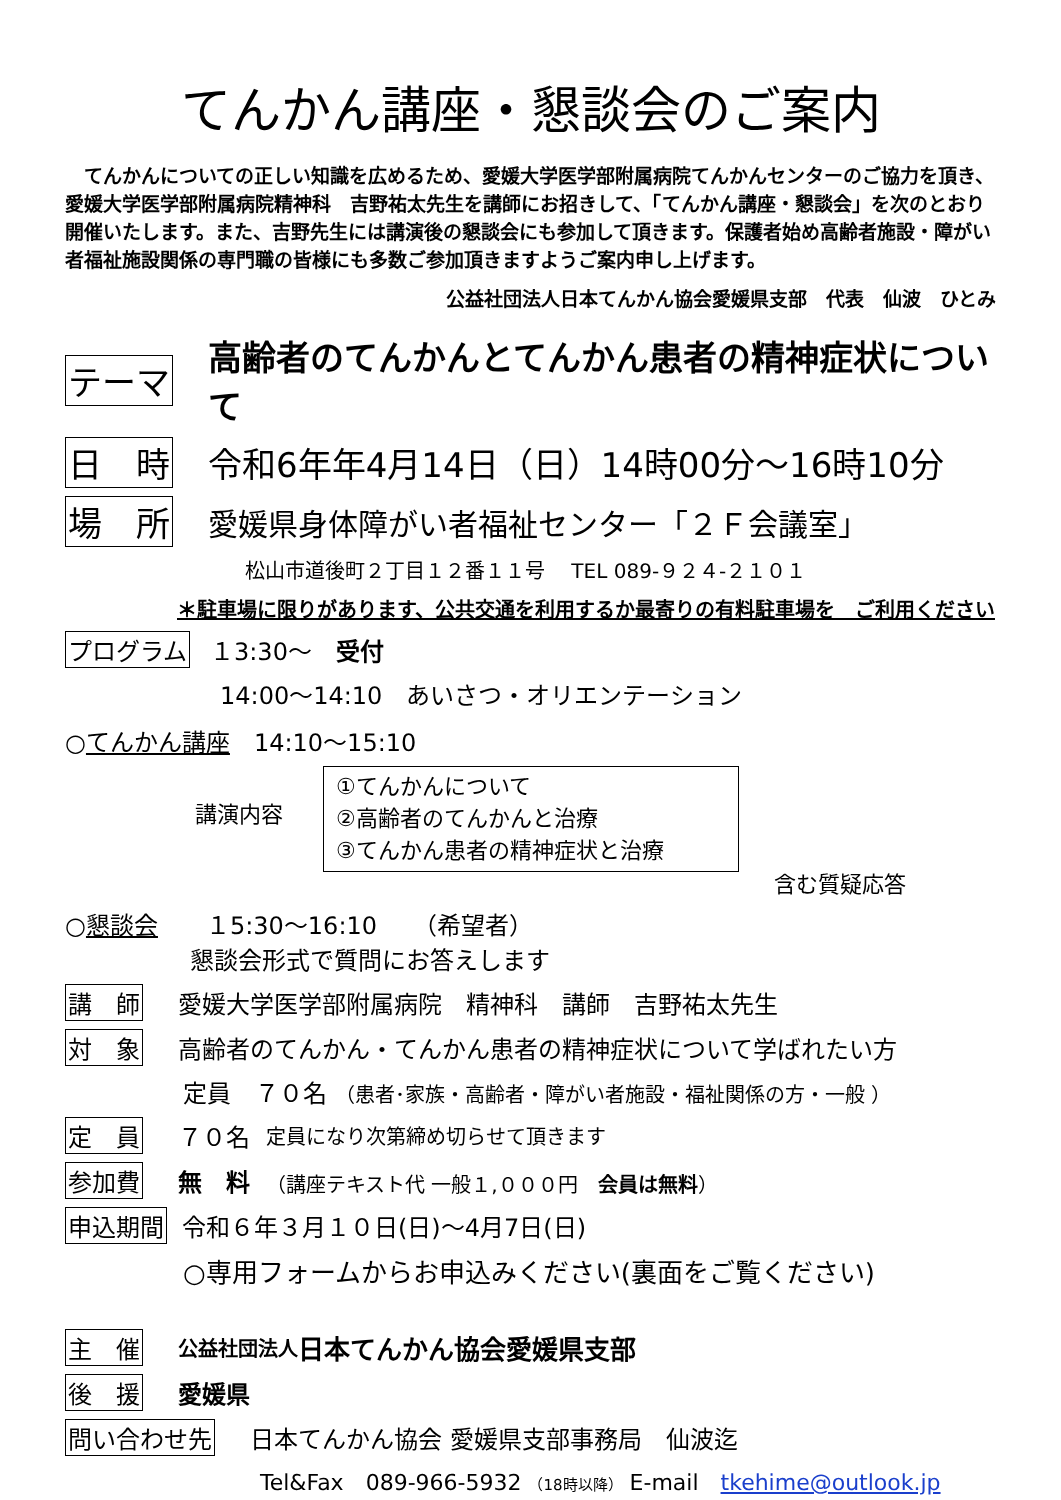てんかん講座・懇談会のご案内
てんかんについての正しい知識を広めるため、愛媛大学医学部附属病院てんかんセンターのご協力を頂き、愛媛大学医学部附属病院精神科　吉野祐太先生を講師にお招きして、「てんかん講座・懇談会」を次のとおり開催いたします。また、吉野先生には講演後の懇談会にも参加して頂きます。保護者始め高齢者施設・障がい者福祉施設関係の専門職の皆様にも多数ご参加頂きますようご案内申し上げます。
公益社団法人日本てんかん協会愛媛県支部　代表　仙波　ひとみ
テーマ 高齢者のてんかんとてんかん患者の精神症状について
日　時 令和6年年4月14日（日）14時00分～16時10分
場　所 愛媛県身体障がい者福祉センター「２Ｆ会議室」
松山市道後町２丁目１２番１１号　 TEL 089-９２４-２１０１
＊駐車場に限りがあります、公共交通を利用するか最寄りの有料駐車場を　ご利用ください
プログラム １3:30～　受付
14:00～14:10　あいさつ・オリエンテーション
○てんかん講座　14:10～15:10
講演内容
①てんかんについて
②高齢者のてんかんと治療
③てんかん患者の精神症状と治療
含む質疑応答
○懇談会　　１5:30～16:10　　（希望者）
懇談会形式で質問にお答えします
講　師 愛媛大学医学部附属病院　精神科　講師　吉野祐太先生
対　象 高齢者のてんかん・てんかん患者の精神症状について学ばれたい方
定員　７０名 （患者･家族・高齢者・障がい者施設・福祉関係の方・一般 ）
定　員 ７０名　定員になり次第締め切らせて頂きます
参加費 無　料　（講座テキスト代 一般１,０００円　会員は無料）
申込期間 令和６年３月１０日(日)～4月7日(日)
○専用フォームからお申込みください(裏面をご覧ください)
主　催 公益社団法人 日本てんかん協会愛媛県支部
後　援 愛媛県
問い合わせ先 日本てんかん協会 愛媛県支部事務局　仙波迄
Tel&Fax　089-966-5932 （18時以降） E-mail　tkehime@outlook.jp